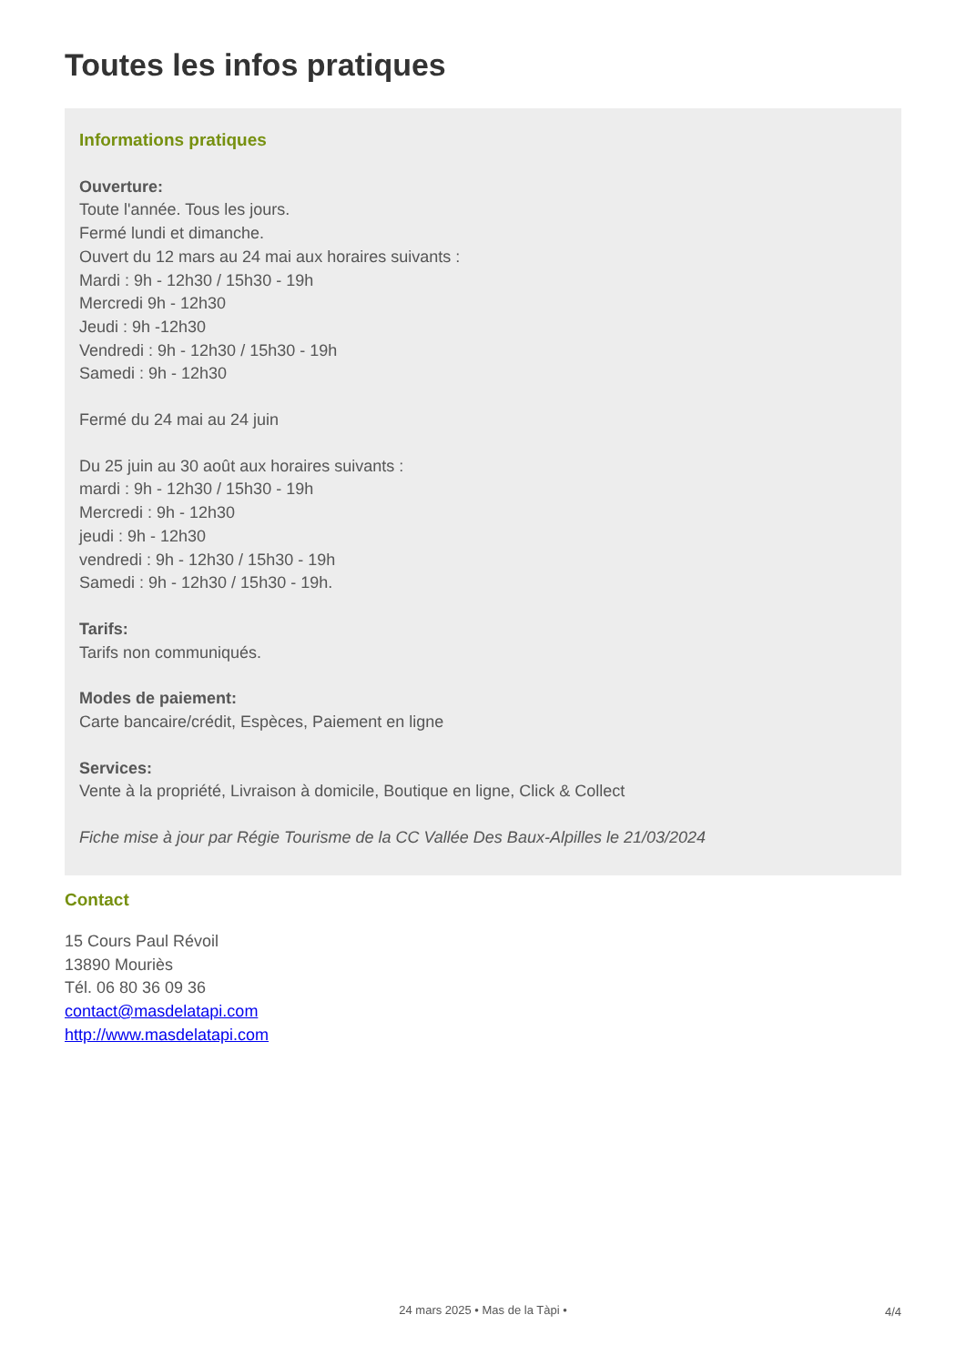Toutes les infos pratiques
Informations pratiques
Ouverture:
Toute l'année. Tous les jours.
Fermé lundi et dimanche.
Ouvert du 12 mars au 24 mai aux horaires suivants :
Mardi : 9h - 12h30 / 15h30 - 19h
Mercredi 9h - 12h30
Jeudi : 9h -12h30
Vendredi : 9h - 12h30 / 15h30 - 19h
Samedi : 9h - 12h30
Fermé du 24 mai au 24 juin
Du 25 juin au 30 août aux horaires suivants :
mardi : 9h - 12h30 / 15h30 - 19h
Mercredi : 9h - 12h30
jeudi : 9h - 12h30
vendredi : 9h - 12h30 / 15h30 - 19h
Samedi : 9h - 12h30 / 15h30 - 19h.
Tarifs:
Tarifs non communiqués.
Modes de paiement:
Carte bancaire/crédit, Espèces, Paiement en ligne
Services:
Vente à la propriété, Livraison à domicile, Boutique en ligne, Click & Collect
Fiche mise à jour par Régie Tourisme de la CC Vallée Des Baux-Alpilles le 21/03/2024
Contact
15 Cours Paul Révoil
13890 Mouriès
Tél. 06 80 36 09 36
contact@masdelatapi.com
http://www.masdelatapi.com
24 mars 2025 • Mas de la Tàpi • 4/4